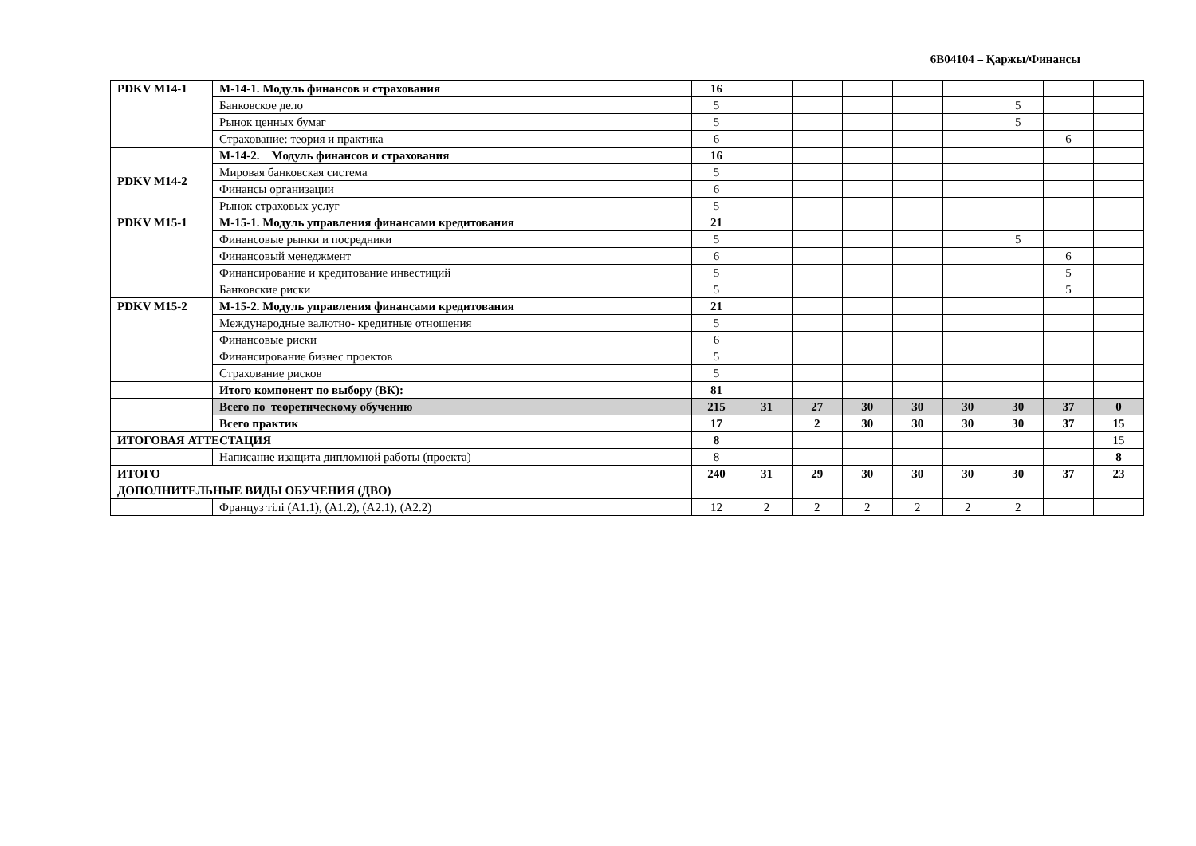6В04104 – Қаржы/Финансы
| PDKV M14-1 | М-14-1. Модуль финансов и страхования | 16 | | | | | | | | |
| | Банковское дело | 5 | | | | | | 5 | | |
| | Рынок ценных бумаг | 5 | | | | | | 5 | | |
| | Страхование: теория и практика | 6 | | | | | | | 6 | |
| PDKV M14-2 | М-14-2. Модуль финансов и страхования | 16 | | | | | | | | |
| | Мировая банковская система | 5 | | | | | | | | |
| | Финансы организации | 6 | | | | | | | | |
| | Рынок страховых услуг | 5 | | | | | | | | |
| PDKV M15-1 | М-15-1. Модуль управления финансами кредитования | 21 | | | | | | | | |
| | Финансовые рынки и посредники | 5 | | | | | | 5 | | |
| | Финансовый менеджмент | 6 | | | | | | | 6 | |
| | Финансирование и кредитование инвестиций | 5 | | | | | | | 5 | |
| | Банковские риски | 5 | | | | | | | 5 | |
| PDKV M15-2 | М-15-2. Модуль управления финансами кредитования | 21 | | | | | | | | |
| | Международные валютно- кредитные отношения | 5 | | | | | | | | |
| | Финансовые риски | 6 | | | | | | | | |
| | Финансирование бизнес проектов | 5 | | | | | | | | |
| | Страхование рисков | 5 | | | | | | | | |
| | Итого компонент по выбору (ВК): | 81 | | | | | | | | |
| | Всего по теоретическому обучению | 215 | 31 | 27 | 30 | 30 | 30 | 30 | 37 | 0 |
| | Всего практик | 17 | | 2 | 30 | 30 | 30 | 30 | 37 | 15 |
| ИТОГОВАЯ АТТЕСТАЦИЯ | | 8 | | | | | | | | 15 |
| | Написание изащита дипломной работы (проекта) | 8 | | | | | | | | 8 |
| ИТОГО | | 240 | 31 | 29 | 30 | 30 | 30 | 30 | 37 | 23 |
| ДОПОЛНИТЕЛЬНЫЕ ВИДЫ ОБУЧЕНИЯ (ДВО) | | | | | | | | | | |
| | Француз тілі (А1.1), (А1.2), (А2.1), (А2.2) | 12 | 2 | 2 | 2 | 2 | 2 | 2 | | |